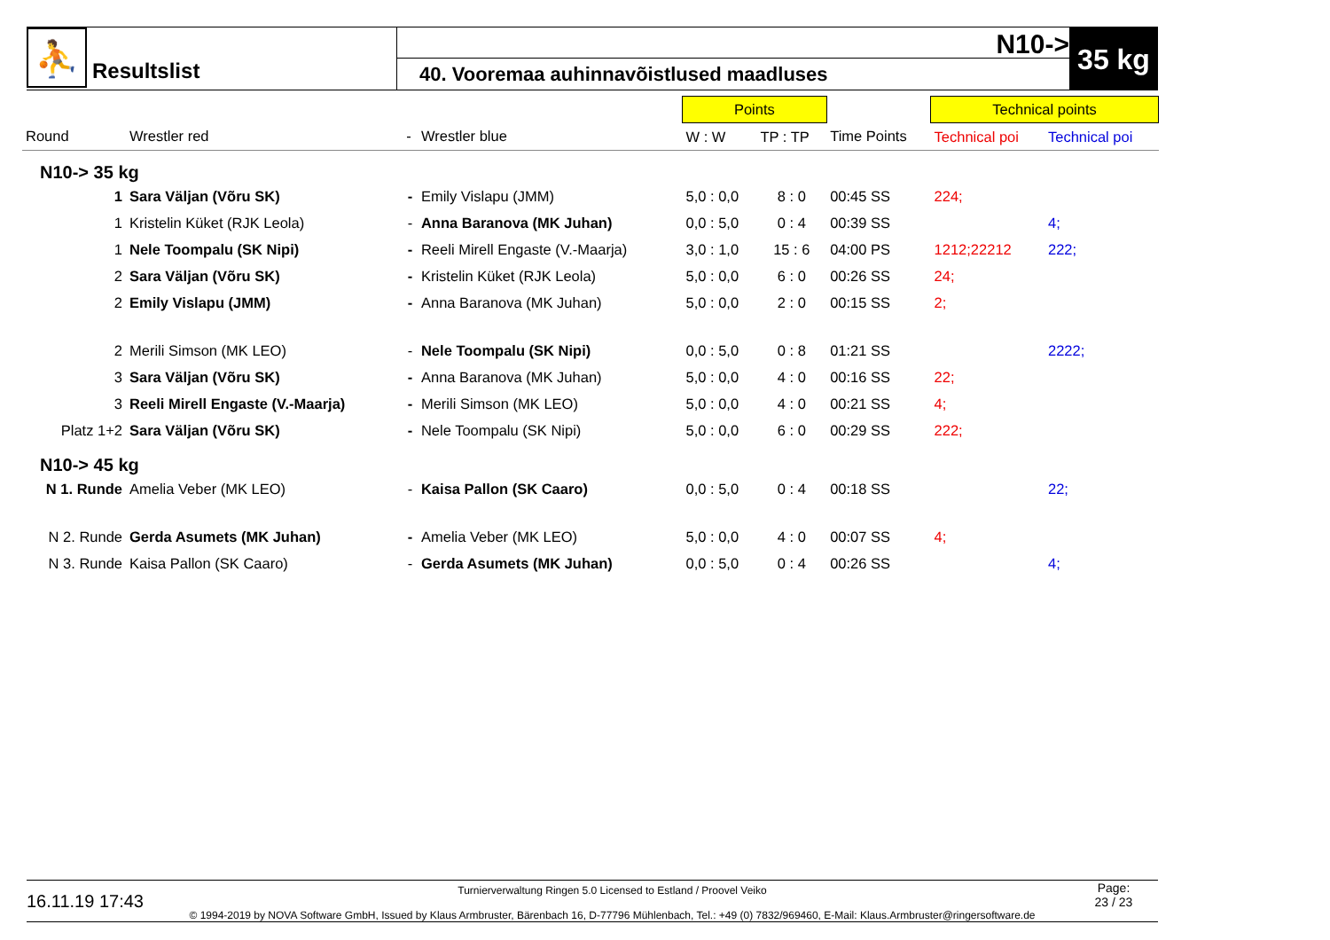⛹
Resultslist
N10->
40. Vooremaa auhinnavõistlused maadluses
35 kg
| | | | | Points | | | Technical points | |
| Round | Wrestler red | - | Wrestler blue | W : W | TP : TP | Time Points | Technical poi | Technical poi |
| N10-> 35 kg | | | | | | | | |
| 1 | Sara Väljan (Võru SK) | - | Emily Vislapu (JMM) | 5,0 : 0,0 | 8 : 0 | 00:45 SS | 224; | |
| 1 | Kristelin Küket (RJK Leola) | - | Anna Baranova (MK Juhan) | 0,0 : 5,0 | 0 : 4 | 00:39 SS | | 4; |
| 1 | Nele Toompalu (SK Nipi) | - | Reeli Mirell Engaste (V.-Maarja) | 3,0 : 1,0 | 15 : 6 | 04:00 PS | 1212;22212 | 222; |
| 2 | Sara Väljan (Võru SK) | - | Kristelin Küket (RJK Leola) | 5,0 : 0,0 | 6 : 0 | 00:26 SS | 24; | |
| 2 | Emily Vislapu (JMM) | - | Anna Baranova (MK Juhan) | 5,0 : 0,0 | 2 : 0 | 00:15 SS | 2; | |
| 2 | Merili Simson (MK LEO) | - | Nele Toompalu (SK Nipi) | 0,0 : 5,0 | 0 : 8 | 01:21 SS | | 2222; |
| 3 | Sara Väljan (Võru SK) | - | Anna Baranova (MK Juhan) | 5,0 : 0,0 | 4 : 0 | 00:16 SS | 22; | |
| 3 | Reeli Mirell Engaste (V.-Maarja) | - | Merili Simson (MK LEO) | 5,0 : 0,0 | 4 : 0 | 00:21 SS | 4; | |
| Platz 1+2 | Sara Väljan (Võru SK) | - | Nele Toompalu (SK Nipi) | 5,0 : 0,0 | 6 : 0 | 00:29 SS | 222; | |
| N10-> 45 kg | | | | | | | | |
| N 1. Runde | Amelia Veber (MK LEO) | - | Kaisa Pallon (SK Caaro) | 0,0 : 5,0 | 0 : 4 | 00:18 SS | | 22; |
| N 2. Runde | Gerda Asumets (MK Juhan) | - | Amelia Veber (MK LEO) | 5,0 : 0,0 | 4 : 0 | 00:07 SS | 4; | |
| N 3. Runde | Kaisa Pallon (SK Caaro) | - | Gerda Asumets (MK Juhan) | 0,0 : 5,0 | 0 : 4 | 00:26 SS | | 4; |
16.11.19 17:43
Turnierverwaltung Ringen 5.0 Licensed to Estland / Proovel Veiko
© 1994-2019 by NOVA Software GmbH, Issued by Klaus Armbruster, Bärenbach 16, D-77796 Mühlenbach, Tel.: +49 (0) 7832/969460, E-Mail: Klaus.Armbruster@ringersoftware.de
Page:
23 / 23